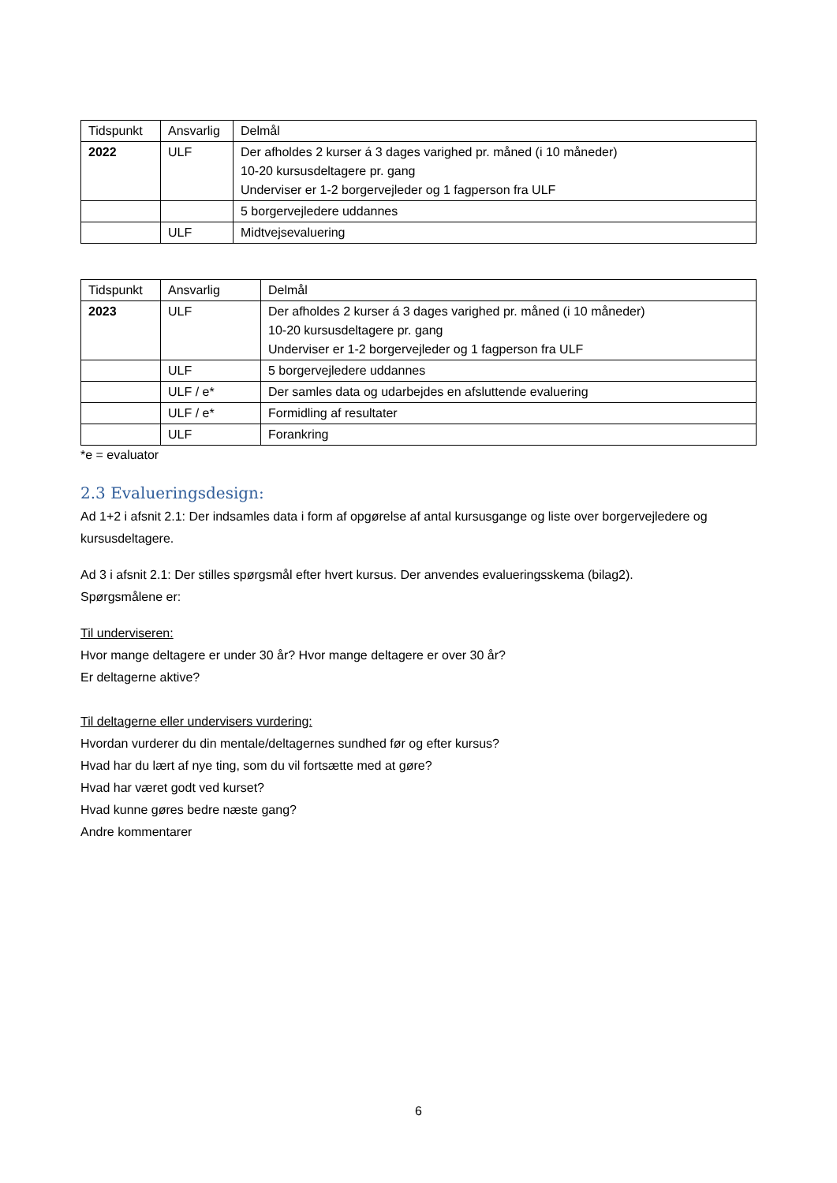| Tidspunkt | Ansvarlig | Delmål |
| 2022 | ULF | Der afholdes 2 kurser á 3 dages varighed pr. måned (i 10 måneder) 10-20 kursusdeltagere pr. gang Underviser er 1-2 borgervejleder og 1 fagperson fra ULF |
| | | 5 borgervejledere uddannes |
| | ULF | Midtvejsevaluering |
| Tidspunkt | Ansvarlig | Delmål |
| 2023 | ULF | Der afholdes 2 kurser á 3 dages varighed pr. måned (i 10 måneder) 10-20 kursusdeltagere pr. gang Underviser er 1-2 borgervejleder og 1 fagperson fra ULF |
| | ULF | 5 borgervejledere uddannes |
| | ULF / e* | Der samles data og udarbejdes en afsluttende evaluering |
| | ULF / e* | Formidling af resultater |
| | ULF | Forankring |
*e = evaluator
2.3 Evalueringsdesign:
Ad 1+2 i afsnit 2.1: Der indsamles data i form af opgørelse af antal kursusgange og liste over borgervejledere og kursusdeltagere.
Ad 3 i afsnit 2.1: Der stilles spørgsmål efter hvert kursus. Der anvendes evalueringsskema (bilag2).
Spørgsmålene er:
Til underviseren:
Hvor mange deltagere er under 30 år? Hvor mange deltagere er over 30 år?
Er deltagerne aktive?
Til deltagerne eller undervisers vurdering:
Hvordan vurderer du din mentale/deltagernes sundhed før og efter kursus?
Hvad har du lært af nye ting, som du vil fortsætte med at gøre?
Hvad har været godt ved kurset?
Hvad kunne gøres bedre næste gang?
Andre kommentarer
6